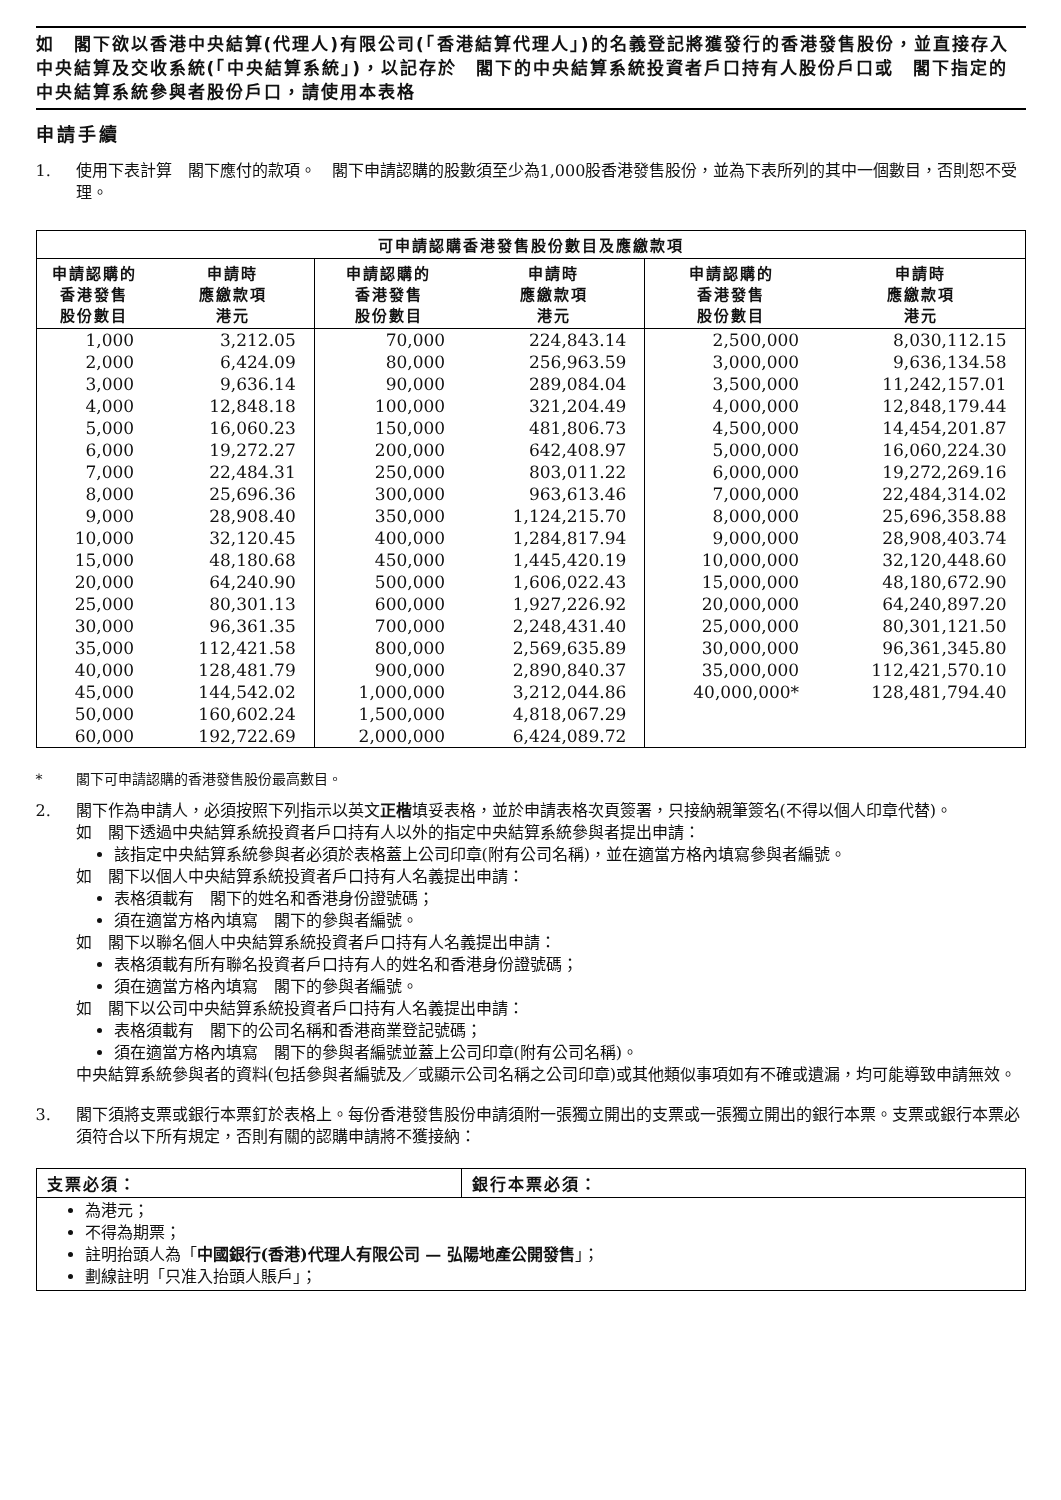如　閣下欲以香港中央結算(代理人)有限公司(「香港結算代理人」)的名義登記將獲發行的香港發售股份，並直接存入中央結算及交收系統(「中央結算系統」)，以記存於　閣下的中央結算系統投資者戶口持有人股份戶口或　閣下指定的中央結算系統參與者股份戶口，請使用本表格
申請手續
1. 使用下表計算　閣下應付的款項。　閣下申請認購的股數須至少為1,000股香港發售股份，並為下表所列的其中一個數目，否則恕不受理。
| 可申請認購香港發售股份數目及應繳款項 | | | | | |
| --- | --- | --- | --- | --- | --- |
| 申請認購的 香港發售 股份數目 | 申請時 應繳款項 港元 | 申請認購的 香港發售 股份數目 | 申請時 應繳款項 港元 | 申請認購的 香港發售 股份數目 | 申請時 應繳款項 港元 |
| 1,000 | 3,212.05 | 70,000 | 224,843.14 | 2,500,000 | 8,030,112.15 |
| 2,000 | 6,424.09 | 80,000 | 256,963.59 | 3,000,000 | 9,636,134.58 |
| 3,000 | 9,636.14 | 90,000 | 289,084.04 | 3,500,000 | 11,242,157.01 |
| 4,000 | 12,848.18 | 100,000 | 321,204.49 | 4,000,000 | 12,848,179.44 |
| 5,000 | 16,060.23 | 150,000 | 481,806.73 | 4,500,000 | 14,454,201.87 |
| 6,000 | 19,272.27 | 200,000 | 642,408.97 | 5,000,000 | 16,060,224.30 |
| 7,000 | 22,484.31 | 250,000 | 803,011.22 | 6,000,000 | 19,272,269.16 |
| 8,000 | 25,696.36 | 300,000 | 963,613.46 | 7,000,000 | 22,484,314.02 |
| 9,000 | 28,908.40 | 350,000 | 1,124,215.70 | 8,000,000 | 25,696,358.88 |
| 10,000 | 32,120.45 | 400,000 | 1,284,817.94 | 9,000,000 | 28,908,403.74 |
| 15,000 | 48,180.68 | 450,000 | 1,445,420.19 | 10,000,000 | 32,120,448.60 |
| 20,000 | 64,240.90 | 500,000 | 1,606,022.43 | 15,000,000 | 48,180,672.90 |
| 25,000 | 80,301.13 | 600,000 | 1,927,226.92 | 20,000,000 | 64,240,897.20 |
| 30,000 | 96,361.35 | 700,000 | 2,248,431.40 | 25,000,000 | 80,301,121.50 |
| 35,000 | 112,421.58 | 800,000 | 2,569,635.89 | 30,000,000 | 96,361,345.80 |
| 40,000 | 128,481.79 | 900,000 | 2,890,840.37 | 35,000,000 | 112,421,570.10 |
| 45,000 | 144,542.02 | 1,000,000 | 3,212,044.86 | 40,000,000* | 128,481,794.40 |
| 50,000 | 160,602.24 | 1,500,000 | 4,818,067.29 | | |
| 60,000 | 192,722.69 | 2,000,000 | 6,424,089.72 | | |
* 閣下可申請認購的香港發售股份最高數目。
2. 閣下作為申請人，必須按照下列指示以英文正楷填妥表格，並於申請表格次頁簽署，只接納親筆簽名(不得以個人印章代替)。
如　閣下透過中央結算系統投資者戶口持有人以外的指定中央結算系統參與者提出申請：
該指定中央結算系統參與者必須於表格蓋上公司印章(附有公司名稱)，並在適當方格內填寫參與者編號。
如　閣下以個人中央結算系統投資者戶口持有人名義提出申請：
表格須載有　閣下的姓名和香港身份證號碼；
須在適當方格內填寫　閣下的參與者編號。
如　閣下以聯名個人中央結算系統投資者戶口持有人名義提出申請：
表格須載有所有聯名投資者戶口持有人的姓名和香港身份證號碼；
須在適當方格內填寫　閣下的參與者編號。
如　閣下以公司中央結算系統投資者戶口持有人名義提出申請：
表格須載有　閣下的公司名稱和香港商業登記號碼；
須在適當方格內填寫　閣下的參與者編號並蓋上公司印章(附有公司名稱)。
中央結算系統參與者的資料(包括參與者編號及／或顯示公司名稱之公司印章)或其他類似事項如有不確或遺漏，均可能導致申請無效。
3. 閣下須將支票或銀行本票釘於表格上。每份香港發售股份申請須附一張獨立開出的支票或一張獨立開出的銀行本票。支票或銀行本票必須符合以下所有規定，否則有關的認購申請將不獲接納：
| 支票必須： | 銀行本票必須： |
| --- | --- |
| 為港元； 不得為期票； 註明抬頭人為「 中國銀行(香港)代理人有限公司 — 弘陽地產公開發售 」； 劃線註明「只准入抬頭人賬戶」； | |